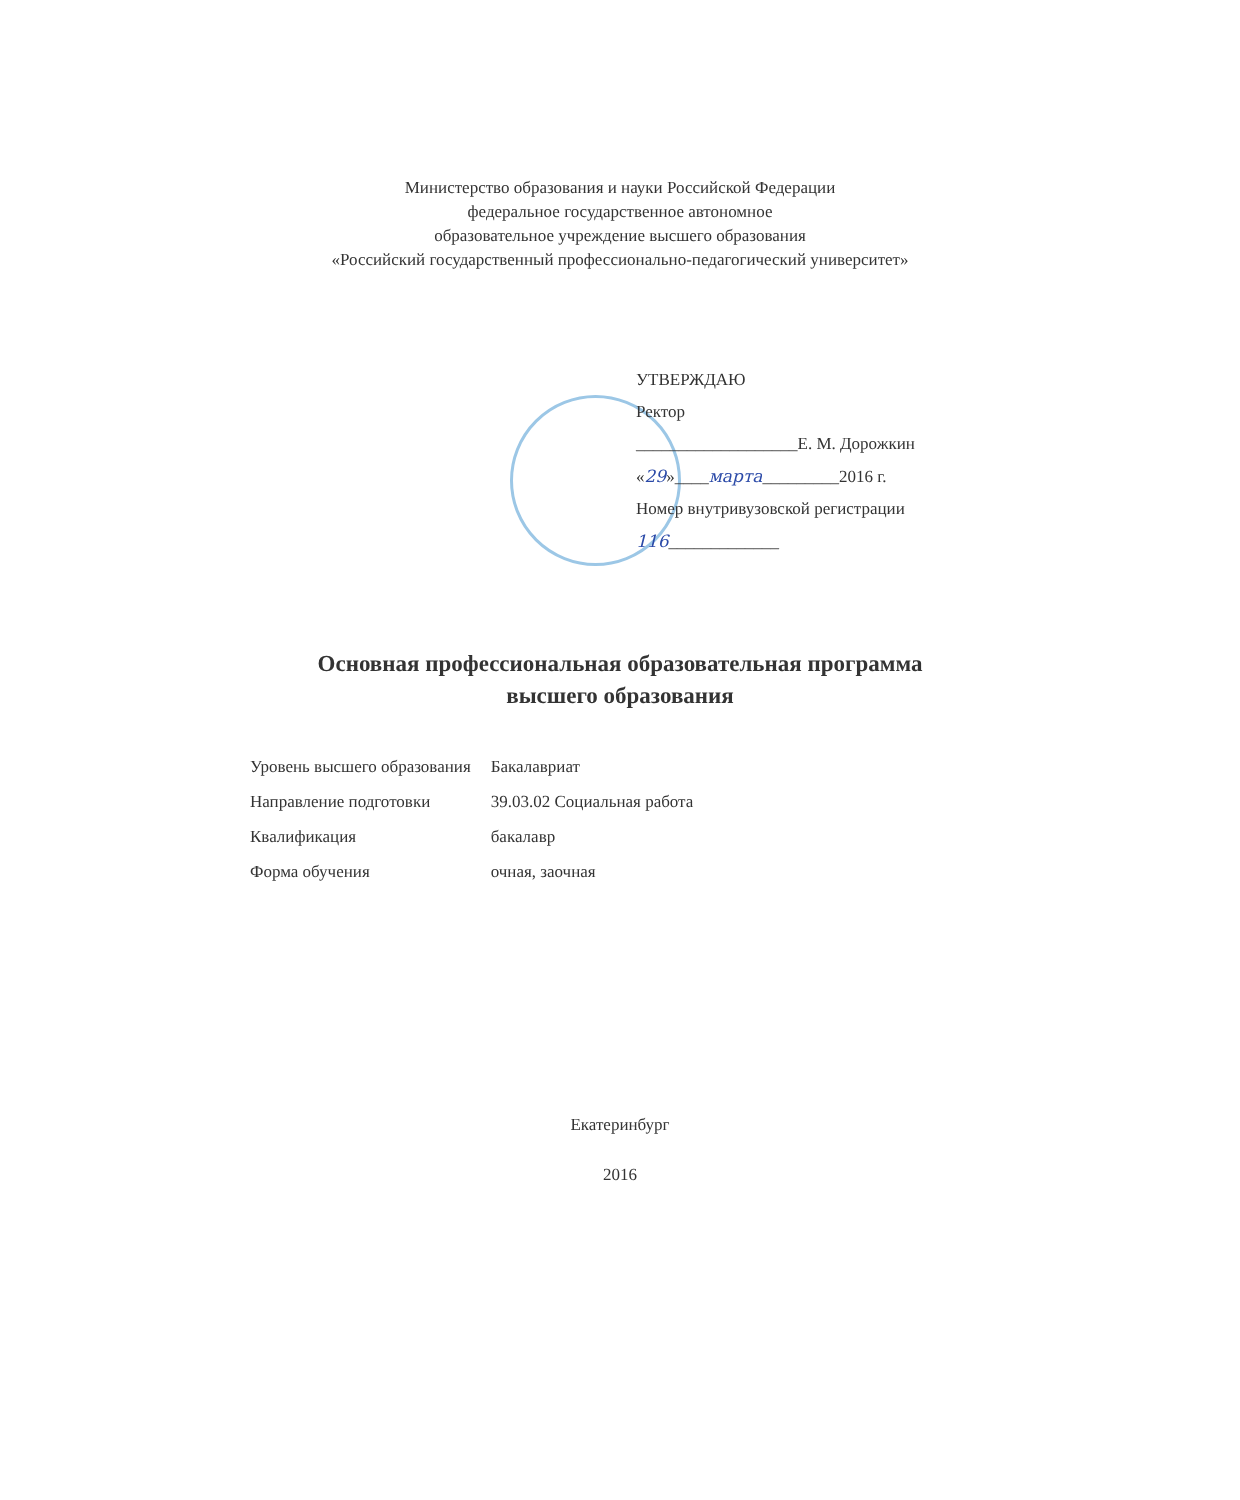Министерство образования и науки Российской Федерации
федеральное государственное автономное
образовательное учреждение высшего образования
«Российский государственный профессионально-педагогический университет»
УТВЕРЖДАЮ
Ректор
___________________Е. М. Дорожкин
«29»____марта_________2016 г.
Номер внутривузовской регистрации
116_____________
Основная профессиональная образовательная программа
высшего образования
| Уровень высшего образования | Бакалавриат |
| Направление подготовки | 39.03.02 Социальная работа |
| Квалификация | бакалавр |
| Форма обучения | очная, заочная |
Екатеринбург
2016